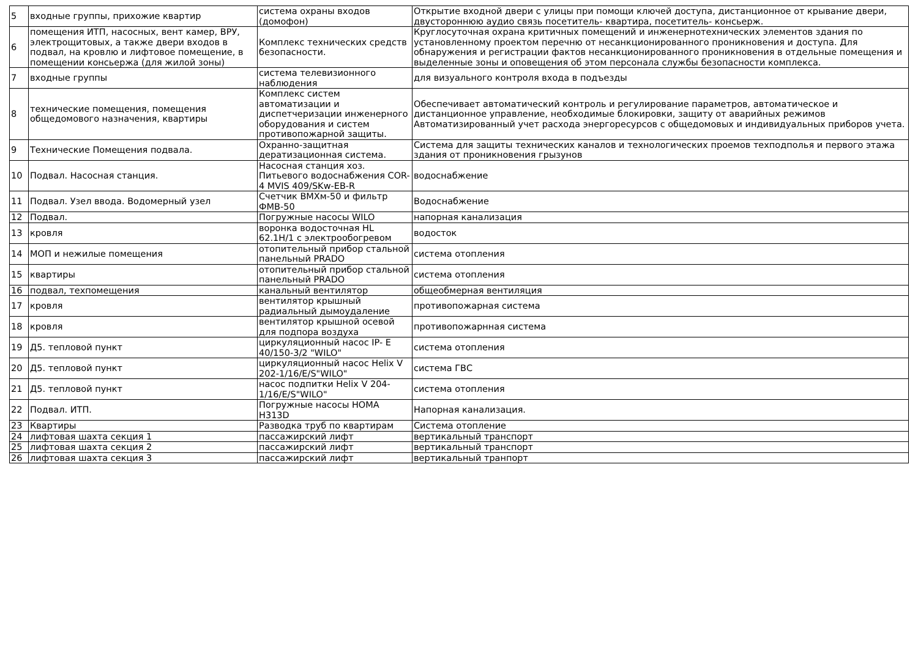| 5 | входные группы, прихожие квартир | система охраны входов (домофон) | Открытие входной двери с улицы при помощи ключей доступа, дистанционное от крывание двери, двустороннюю аудио связь посетитель- квартира, посетитель- консьерж. |
| 6 | помещения ИТП, насосных, вент камер, ВРУ, электрощитовых, а также двери входов в подвал, на кровлю и лифтовое помещение, в помещении консьержа (для жилой зоны) | Комплекс технических средств безопасности. | Круглосуточная охрана критичных помещений и инженернотехнических элементов здания по установленному проектом перечню от несанкционированного проникновения и доступа. Для обнаружения и регистрации фактов несанкционированного проникновения в отдельные помещения и выделенные зоны и оповещения об этом персонала службы безопасности комплекса. |
| 7 | входные группы | система телевизионного наблюдения | для визуального контроля входа в подъезды |
| 8 | технические помещения, помещения общедомового назначения, квартиры | Комплекс систем автоматизации и диспетчеризации инженерного оборудования и систем противопожарной защиты. | Обеспечивает автоматический контроль и регулирование параметров, автоматическое и дистанционное управление, необходимые блокировки, защиту от аварийных режимов Автоматизированный учет расхода энергоресурсов с общедомовых и индивидуальных приборов учета. |
| 9 | Технические Помещения подвала. | Охранно-защитная дератизационная система. | Система для защиты технических каналов и технологических проемов техподполья и первого этажа здания от проникновения грызунов |
| 10 | Подвал. Насосная станция. | Насосная станция хоз. Питьевого водоснабжения COR-4 MVIS 409/SKw-EB-R | водоснабжение |
| 11 | Подвал. Узел ввода. Водомерный узел | Счетчик ВМХм-50 и фильтр ФМВ-50 | Водоснабжение |
| 12 | Подвал. | Погружные насосы WILO | напорная канализация |
| 13 | кровля | воронка водосточная HL 62.1H/1 с электрообогревом | водосток |
| 14 | МОП и нежилые помещения | отопительный прибор стальной панельный PRADO | система отопления |
| 15 | квартиры | отопительный прибор стальной панельный PRADO | система отопления |
| 16 | подвал, техпомещения | канальный вентилятор | общеобмерная вентиляция |
| 17 | кровля | вентилятор крышный радиальный дымоудаление | противопожарная система |
| 18 | кровля | вентилятор крышной осевой для подпора воздуха | противопожарнная система |
| 19 | Д5. тепловой пункт | циркуляционный насос IP- E 40/150-3/2 "WILO" | система отопления |
| 20 | Д5. тепловой пункт | циркуляционный насос Helix V 202-1/16/E/S"WILO" | система ГВС |
| 21 | Д5. тепловой пункт | насос подпитки Helix V 204-1/16/E/S"WILO" | система отопления |
| 22 | Подвал. ИТП. | Погружные насосы HOMA H313D | Напорная канализация. |
| 23 | Квартиры | Разводка труб по квартирам | Система отопление |
| 24 | лифтовая шахта секция 1 | пассажирский лифт | вертикальный транспорт |
| 25 | лифтовая шахта секция 2 | пассажирский лифт | вертикальный транспорт |
| 26 | лифтовая шахта секция 3 | пассажирский лифт | вертикальный транпорт |